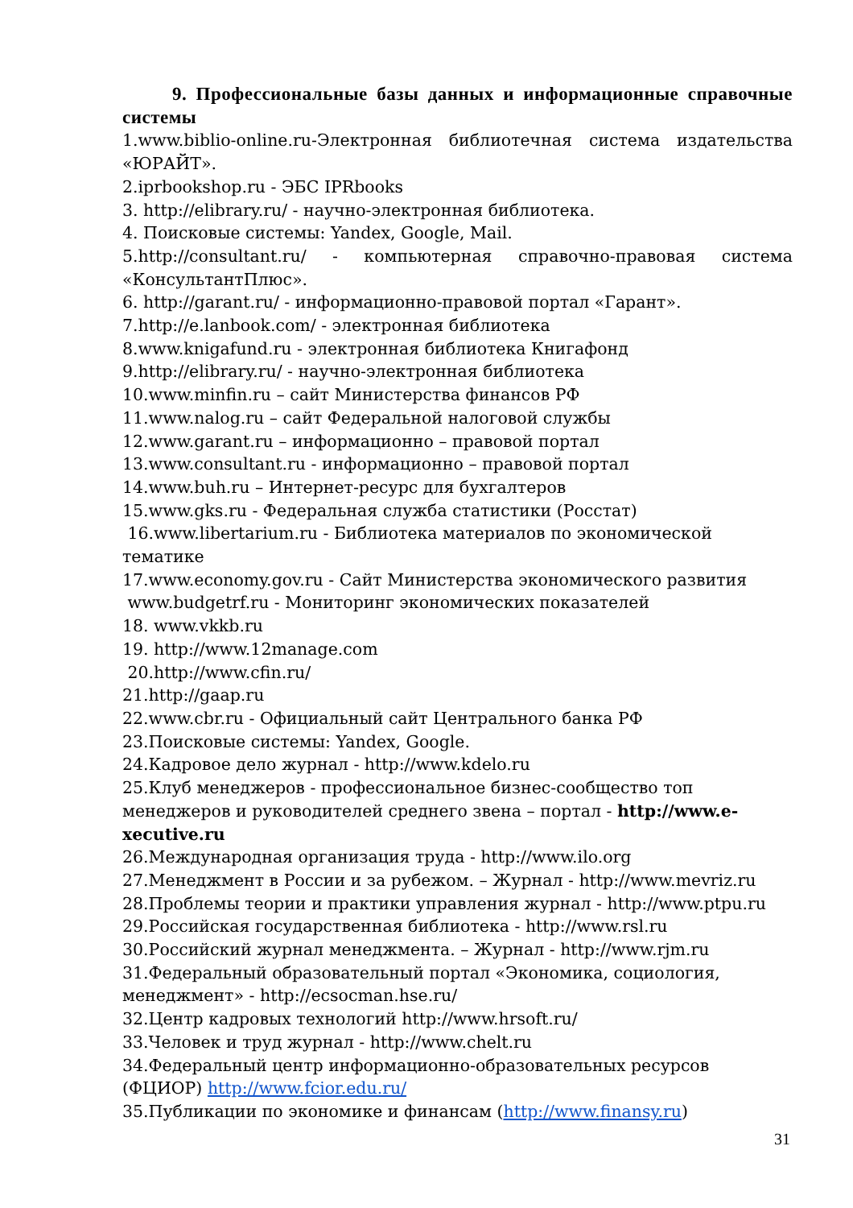9. Профессиональные базы данных и информационные справочные системы
1.www.biblio-online.ru-Электронная библиотечная система издательства «ЮРАЙТ».
2.iprbookshop.ru - ЭБС IPRbooks
3. http://elibrary.ru/ - научно-электронная библиотека.
4. Поисковые системы: Yandex, Google, Mail.
5.http://consultant.ru/ - компьютерная справочно-правовая система «КонсультантПлюс».
6. http://garant.ru/ - информационно-правовой портал «Гарант».
7.http://e.lanbook.com/ - электронная библиотека
8.www.knigafund.ru - электронная библиотека Книгафонд
9.http://elibrary.ru/ - научно-электронная библиотека
10.www.minfin.ru – сайт Министерства финансов РФ
11.www.nalog.ru – сайт Федеральной налоговой службы
12.www.garant.ru – информационно – правовой портал
13.www.consultant.ru - информационно – правовой портал
14.www.buh.ru – Интернет-ресурс для бухгалтеров
15.www.gks.ru - Федеральная служба статистики (Росстат)
16.www.libertarium.ru - Библиотека материалов по экономической тематике
17.www.economy.gov.ru - Сайт Министерства экономического развития
www.budgetrf.ru - Мониторинг экономических показателей
18. www.vkkb.ru
19. http://www.12manage.com
20.http://www.cfin.ru/
21.http://gaap.ru
22.www.cbr.ru - Официальный сайт Центрального банка РФ
23.Поисковые системы: Yandex, Google.
24.Кадровое дело журнал - http://www.kdelo.ru
25.Клуб менеджеров - профессиональное бизнес-сообщество топ менеджеров и руководителей среднего звена – портал - http://www.e-xecutive.ru
26.Международная организация труда - http://www.ilo.org
27.Менеджмент в России и за рубежом. – Журнал - http://www.mevriz.ru
28.Проблемы теории и практики управления журнал - http://www.ptpu.ru
29.Российская государственная библиотека - http://www.rsl.ru
30.Российский журнал менеджмента. – Журнал - http://www.rjm.ru
31.Федеральный образовательный портал «Экономика, социология, менеджмент» - http://ecsocman.hse.ru/
32.Центр кадровых технологий http://www.hrsoft.ru/
33.Человек и труд журнал - http://www.chelt.ru
34.Федеральный центр информационно-образовательных ресурсов (ФЦИОР) http://www.fcior.edu.ru/
35.Публикации по экономике и финансам (http://www.finansy.ru)
31